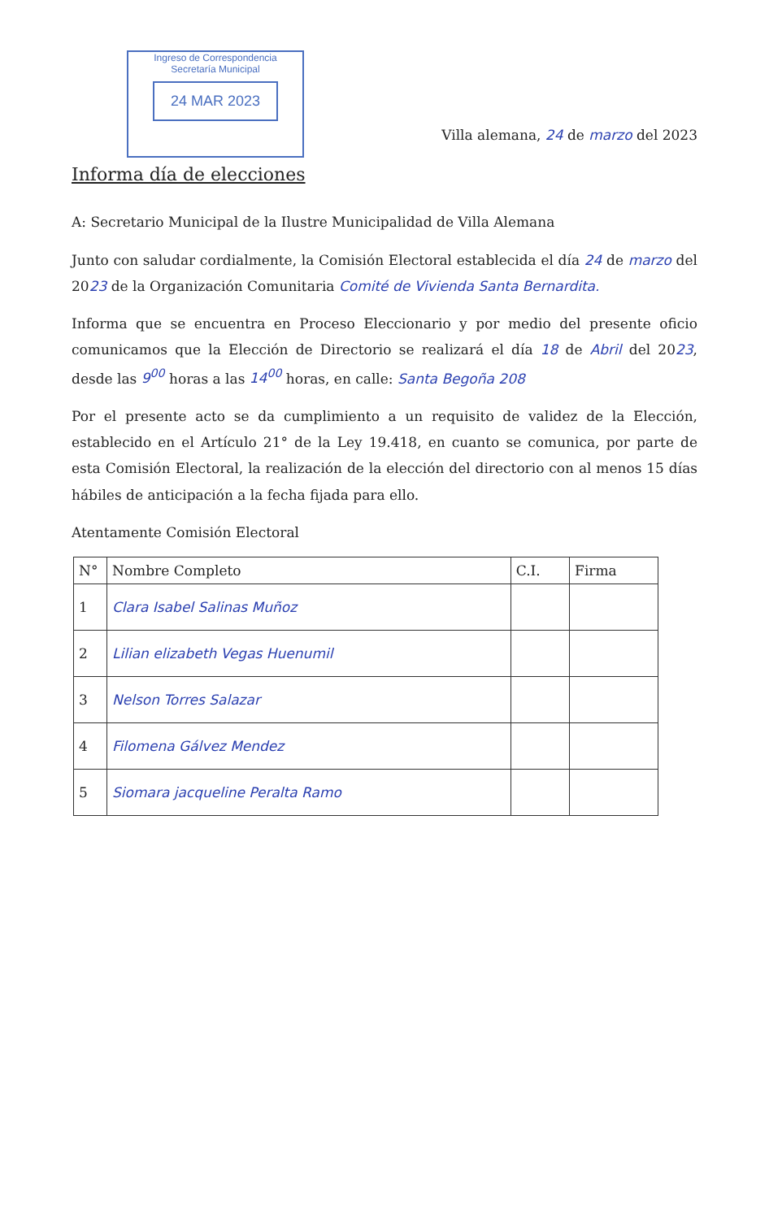Ingreso de Correspondencia
Secretaría Municipal
24 MAR 2023
Villa alemana, 24 de marzo del 2023
Informa día de elecciones
A: Secretario Municipal de la Ilustre Municipalidad de Villa Alemana
Junto con saludar cordialmente, la Comisión Electoral establecida el día 24 de marzo del 2023 de la Organización Comunitaria Comité de Vivienda Santa Bernardita.
Informa que se encuentra en Proceso Eleccionario y por medio del presente oficio comunicamos que la Elección de Directorio se realizará el día 18 de Abril del 2023, desde las 9<sup>00</sup> horas a las 14<sup>00</sup> horas, en calle: Santa Begoña 208
Por el presente acto se da cumplimiento a un requisito de validez de la Elección, establecido en el Artículo 21° de la Ley 19.418, en cuanto se comunica, por parte de esta Comisión Electoral, la realización de la elección del directorio con al menos 15 días hábiles de anticipación a la fecha fijada para ello.
Atentamente Comisión Electoral
| N° | Nombre Completo | C.I. | Firma |
| --- | --- | --- | --- |
| 1 | Clara Isabel Salinas Muñoz | | |
| 2 | Lilian elizabeth Vegas Huenumil | | |
| 3 | Nelson Torres Salazar | | |
| 4 | Filomena Gálvez Mendez | | |
| 5 | Siomara jacqueline Peralta Ramo | | |